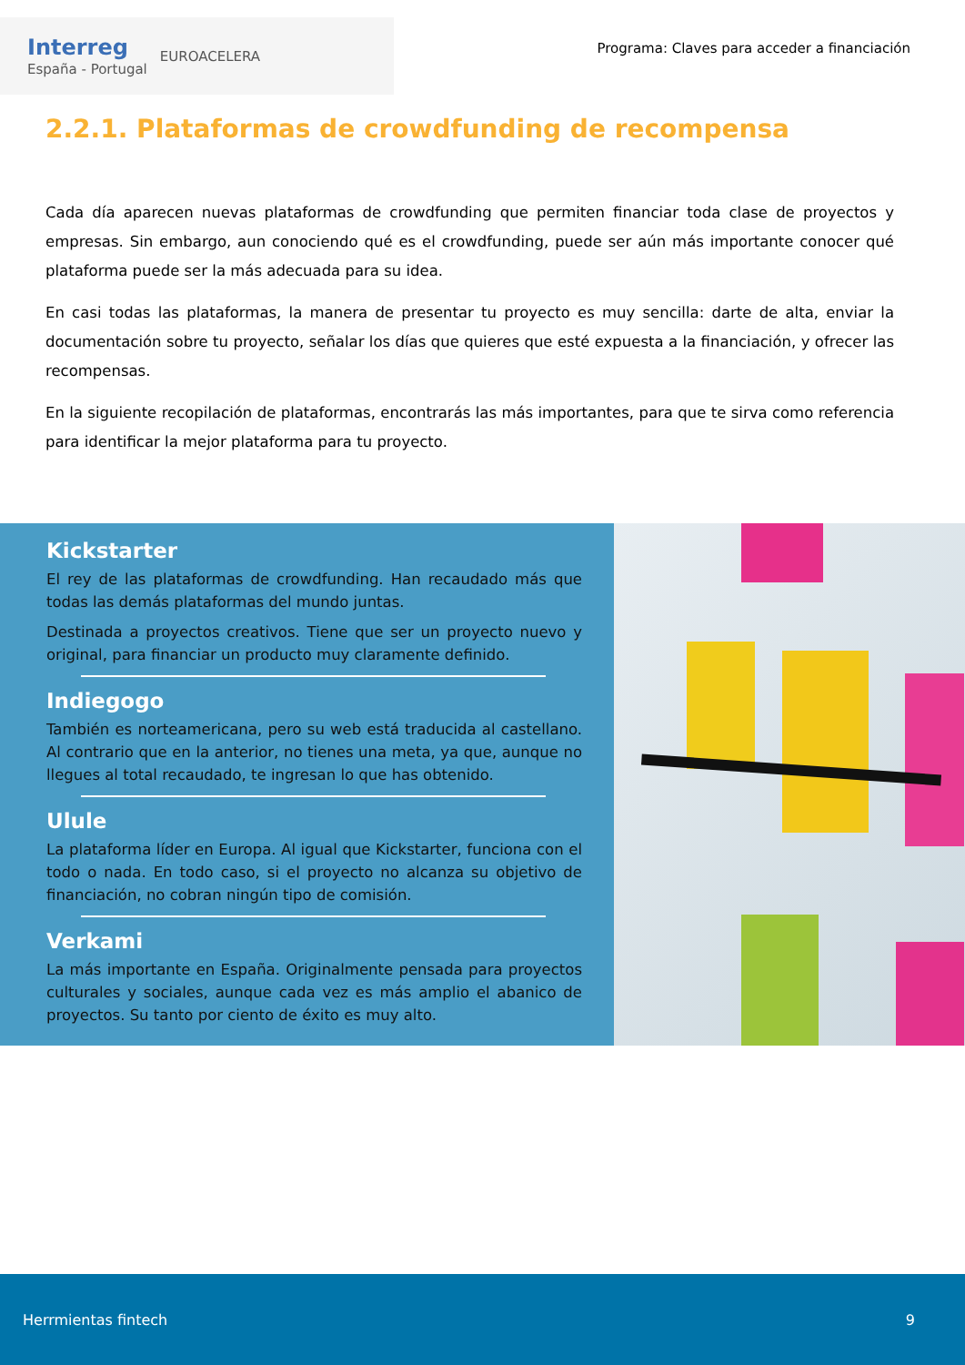Interreg
España - Portugal
EUROACELERA
Programa: Claves para acceder a financiación
2.2.1. Plataformas de crowdfunding de recompensa
Cada día aparecen nuevas plataformas de crowdfunding que permiten financiar toda clase de proyectos y empresas. Sin embargo, aun conociendo qué es el crowdfunding, puede ser aún más importante conocer qué plataforma puede ser la más adecuada para su idea.
En casi todas las plataformas, la manera de presentar tu proyecto es muy sencilla: darte de alta, enviar la documentación sobre tu proyecto, señalar los días que quieres que esté expuesta a la financiación, y ofrecer las recompensas.
En la siguiente recopilación de plataformas, encontrarás las más importantes, para que te sirva como referencia para identificar la mejor plataforma para tu proyecto.
Kickstarter
El rey de las plataformas de crowdfunding. Han recaudado más que todas las demás plataformas del mundo juntas.
Destinada a proyectos creativos. Tiene que ser un proyecto nuevo y original, para financiar un producto muy claramente definido.
Indiegogo
También es norteamericana, pero su web está traducida al castellano. Al contrario que en la anterior, no tienes una meta, ya que, aunque no llegues al total recaudado, te ingresan lo que has obtenido.
Ulule
La plataforma líder en Europa. Al igual que Kickstarter, funciona con el todo o nada. En todo caso, si el proyecto no alcanza su objetivo de financiación, no cobran ningún tipo de comisión.
Verkami
La más importante en España. Originalmente pensada para proyectos culturales y sociales, aunque cada vez es más amplio el abanico de proyectos. Su tanto por ciento de éxito es muy alto.
Herrmientas fintech 9